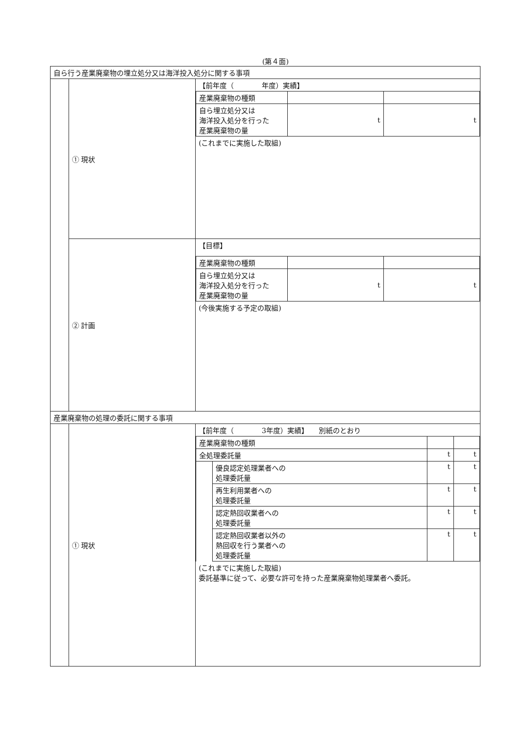(第４面)
| 自ら行う産業廃棄物の埋立処分又は海洋投入処分に関する事項 | | |
| | ① 現状 | 【前年度（ 年度）実績】 / 産業廃棄物の種類 / / / / 自ら埋立処分又は 海洋投入処分を行った 産業廃棄物の量 / t / t / (これまでに実施した取組) |
| | ② 計画 | 【目標】 / 産業廃棄物の種類 / / / / 自ら埋立処分又は 海洋投入処分を行った 産業廃棄物の量 / t / t / (今後実施する予定の取組) |
| 産業廃棄物の処理の委託に関する事項 | | |
| | ① 現状 | 【前年度（ 3年度）実績】 別紙のとおり / 産業廃棄物の種類 / / / / / 全処理委託量 / / t / t / / / 優良認定処理業者への 処理委託量 / t / t / / / 再生利用業者への 処理委託量 / t / t / / / 認定熱回収業者への 処理委託量 / t / t / / / 認定熱回収業者以外の 熱回収を行う業者への 処理委託量 / t / t / (これまでに実施した取組) 委託基準に従って、必要な許可を持った産業廃棄物処理業者へ委託。 |